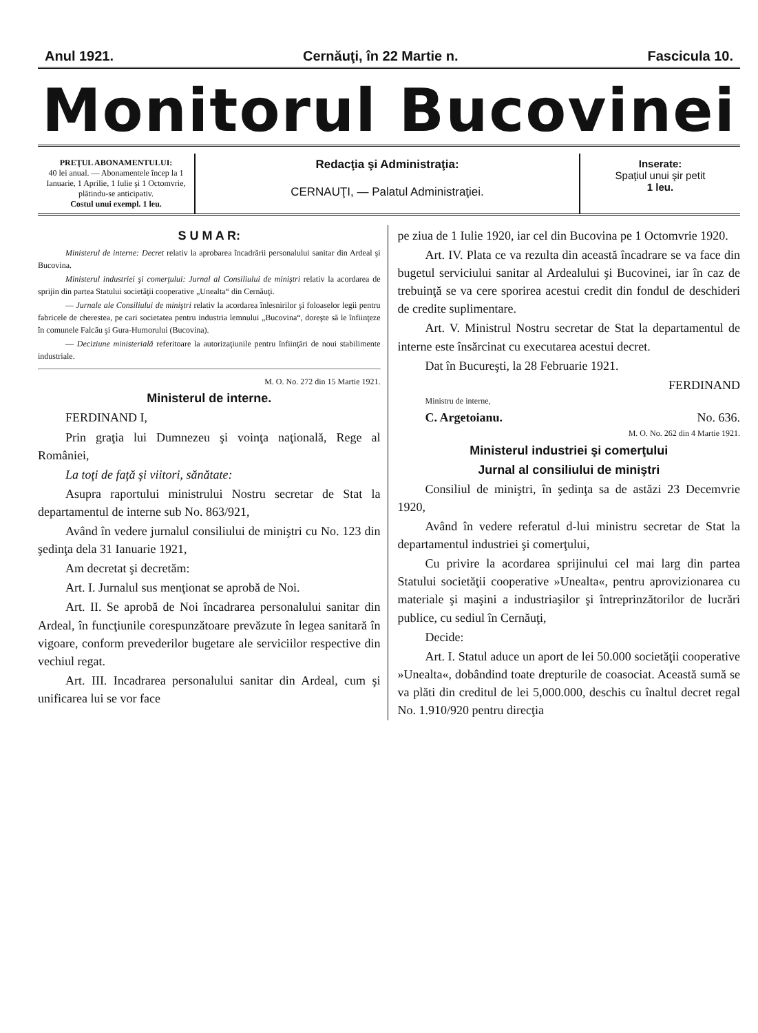Anul 1921. Cernăuţi, în 22 Martie n. Fascicula 10.
Monitorul Bucovinei
PREŢUL ABONAMENTULUI:
40 lei anual. — Abonamentele încep la 1 Ianuarie, 1 Aprilie, 1 Iulie şi 1 Octomvrie, plătindu-se anticipativ.
Costul unui exempl. 1 leu.
Redacţia şi Administraţia:
CERNAUŢI, — Palatul Administraţiei.
Inserate:
Spaţiul unui şir petit
1 leu.
S U M A R:
Ministerul de interne: Decret relativ la aprobarea încadrării personalului sanitar din Ardeal şi Bucovina.
Ministerul industriei şi comerţului: Jurnal al Consiliului de miniştri relativ la acordarea de sprijin din partea Statului societăţii cooperative „Unealta“ din Cernăuţi.
— Jurnale ale Consiliului de miniştri relativ la acordarea înlesnirilor şi foloaselor legii pentru fabricele de cherestea, pe cari societatea pentru industria lemnului „Bucovina“, doreşte să le înfiinţeze în comunele Falcău şi Gura-Humorului (Bucovina).
— Deciziune ministerială referitoare la autorizaţiunile pentru înfiinţări de noui stabilimente industriale.
M. O. No. 272 din 15 Martie 1921.
Ministerul de interne.
FERDINAND I,
Prin graţia lui Dumnezeu şi voinţa naţională, Rege al României,
La toţi de faţă şi viitori, sănătate:
Asupra raportului ministrului Nostru secretar de Stat la departamentul de interne sub No. 863/921,
Având în vedere jurnalul consiliului de miniştri cu No. 123 din şedinţa dela 31 Ianuarie 1921,
Am decretat şi decretăm:
Art. I. Jurnalul sus menţionat se aprobă de Noi.
Art. II. Se aprobă de Noi încadrarea personalului sanitar din Ardeal, în funcţiunile corespunzătoare prevăzute în legea sanitară în vigoare, conform prevederilor bugetare ale serviciilor respective din vechiul regat.
Art. III. Incadrarea personalului sanitar din Ardeal, cum şi unificarea lui se vor face
pe ziua de 1 Iulie 1920, iar cel din Bucovina pe 1 Octomvrie 1920.
Art. IV. Plata ce va rezulta din această încadrare se va face din bugetul serviciului sanitar al Ardealului şi Bucovinei, iar în caz de trebuinţă se va cere sporirea acestui credit din fondul de deschideri de credite suplimentare.
Art. V. Ministrul Nostru secretar de Stat la departamentul de interne este însărcinat cu executarea acestui decret.
Dat în Bucureşti, la 28 Februarie 1921.
FERDINAND
Ministru de interne,
C. Argetoianu. No. 636.
M. O. No. 262 din 4 Martie 1921.
Ministerul industriei şi comerţului
Jurnal al consiliului de miniştri
Consiliul de miniştri, în şedinţa sa de astăzi 23 Decemvrie 1920,
Având în vedere referatul d-lui ministru secretar de Stat la departamentul industriei şi comerţului,
Cu privire la acordarea sprijinului cel mai larg din partea Statului societăţii cooperative »Unealta«, pentru aprovizionarea cu materiale şi maşini a industriaşilor şi întreprinzătorilor de lucrări publice, cu sediul în Cernăuţi,
Decide:
Art. I. Statul aduce un aport de lei 50.000 societăţii cooperative »Unealta«, dobândind toate drepturile de coasociat. Această sumă se va plăti din creditul de lei 5,000.000, deschis cu înaltul decret regal No. 1.910/920 pentru direcţia